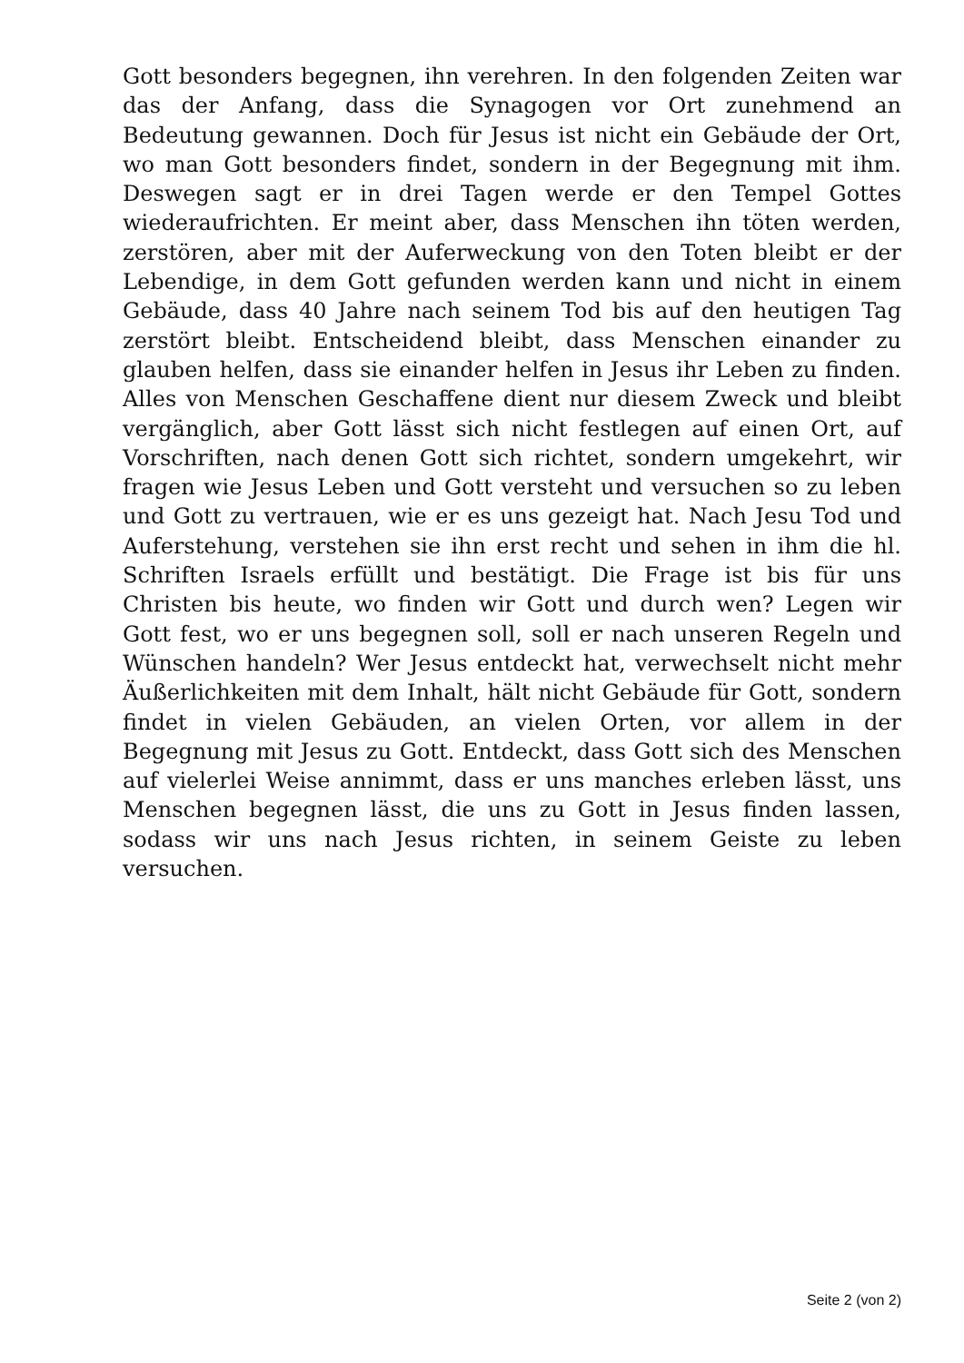Gott besonders begegnen, ihn verehren. In den folgenden Zeiten war das der Anfang, dass die Synagogen vor Ort zunehmend an Bedeutung gewannen. Doch für Jesus ist nicht ein Gebäude der Ort, wo man Gott besonders findet, sondern in der Begegnung mit ihm. Deswegen sagt er in drei Tagen werde er den Tempel Gottes wiederaufrichten. Er meint aber, dass Menschen ihn töten werden, zerstören, aber mit der Auferweckung von den Toten bleibt er der Lebendige, in dem Gott gefunden werden kann und nicht in einem Gebäude, dass 40 Jahre nach seinem Tod bis auf den heutigen Tag zerstört bleibt. Entscheidend bleibt, dass Menschen einander zu glauben helfen, dass sie einander helfen in Jesus ihr Leben zu finden. Alles von Menschen Geschaffene dient nur diesem Zweck und bleibt vergänglich, aber Gott lässt sich nicht festlegen auf einen Ort, auf Vorschriften, nach denen Gott sich richtet, sondern umgekehrt, wir fragen wie Jesus Leben und Gott versteht und versuchen so zu leben und Gott zu vertrauen, wie er es uns gezeigt hat. Nach Jesu Tod und Auferstehung, verstehen sie ihn erst recht und sehen in ihm die hl. Schriften Israels erfüllt und bestätigt. Die Frage ist bis für uns Christen bis heute, wo finden wir Gott und durch wen? Legen wir Gott fest, wo er uns begegnen soll, soll er nach unseren Regeln und Wünschen handeln? Wer Jesus entdeckt hat, verwechselt nicht mehr Äußerlichkeiten mit dem Inhalt, hält nicht Gebäude für Gott, sondern findet in vielen Gebäuden, an vielen Orten, vor allem in der Begegnung mit Jesus zu Gott. Entdeckt, dass Gott sich des Menschen auf vielerlei Weise annimmt, dass er uns manches erleben lässt, uns Menschen begegnen lässt, die uns zu Gott in Jesus finden lassen, sodass wir uns nach Jesus richten, in seinem Geiste zu leben versuchen.
Seite 2 (von 2)